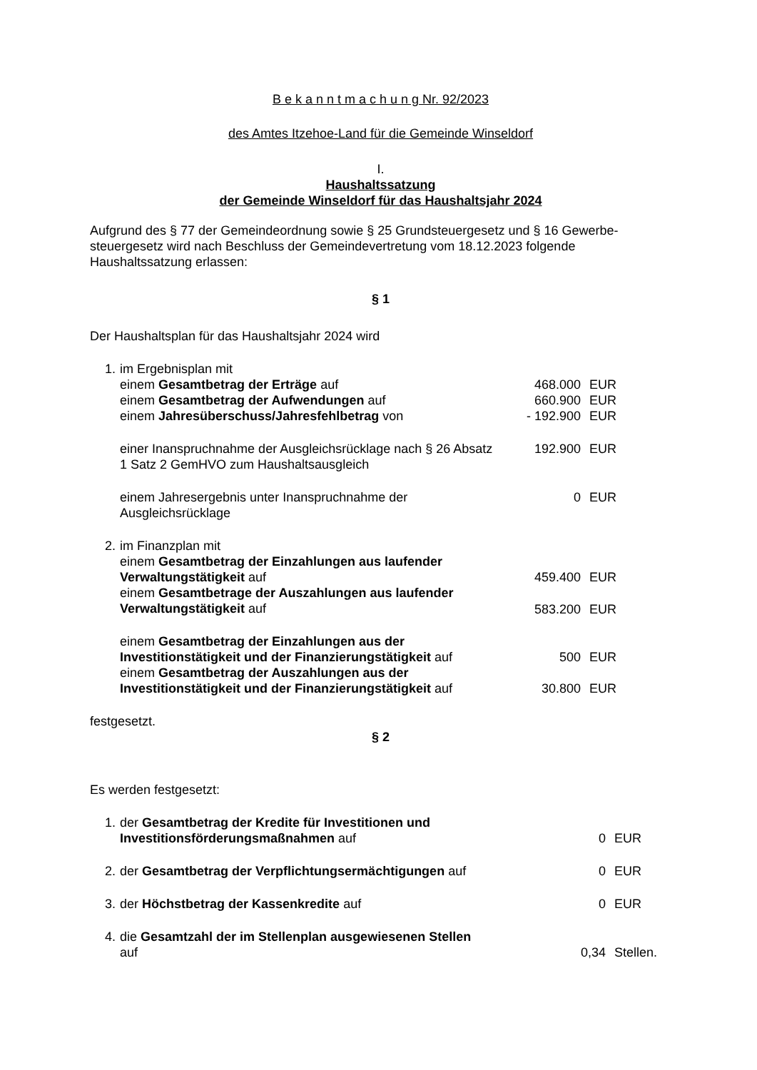B e k a n n t m a c h u n g Nr. 92/2023
des Amtes Itzehoe-Land für die Gemeinde Winseldorf
I.
Haushaltssatzung
der Gemeinde Winseldorf für das Haushaltsjahr 2024
Aufgrund des § 77 der Gemeindeordnung sowie § 25 Grundsteuergesetz und § 16 Gewerbe-steuergesetz wird nach Beschluss der Gemeindevertretung vom 18.12.2023 folgende Haushaltssatzung erlassen:
§ 1
Der Haushaltsplan für das Haushaltsjahr 2024 wird
| 1. | im Ergebnisplan mit | | |
| | einem Gesamtbetrag der Erträge auf | 468.000 | EUR |
| | einem Gesamtbetrag der Aufwendungen auf | 660.900 | EUR |
| | einem Jahresüberschuss/Jahresfehlbetrag von | - 192.900 | EUR |
| | einer Inanspruchnahme der Ausgleichsrücklage nach § 26 Absatz 1 Satz 2 GemHVO zum Haushaltsausgleich | 192.900 | EUR |
| | einem Jahresergebnis unter Inanspruchnahme der Ausgleichsrücklage | 0 | EUR |
| 2. | im Finanzplan mit | | |
| | einem Gesamtbetrag der Einzahlungen aus laufender Verwaltungstätigkeit auf | 459.400 | EUR |
| | einem Gesamtbetrage der Auszahlungen aus laufender Verwaltungstätigkeit auf | 583.200 | EUR |
| | einem Gesamtbetrag der Einzahlungen aus der Investitionstätigkeit und der Finanzierungstätigkeit auf | 500 | EUR |
| | einem Gesamtbetrag der Auszahlungen aus der Investitionstätigkeit und der Finanzierungstätigkeit auf | 30.800 | EUR |
festgesetzt.
§ 2
Es werden festgesetzt:
| 1. | der Gesamtbetrag der Kredite für Investitionen und Investitionsförderungsmaßnahmen auf | 0 | EUR |
| 2. | der Gesamtbetrag der Verpflichtungsermächtigungen auf | 0 | EUR |
| 3. | der Höchstbetrag der Kassenkredite auf | 0 | EUR |
| 4. | die Gesamtzahl der im Stellenplan ausgewiesenen Stellen auf | 0,34 | Stellen. |